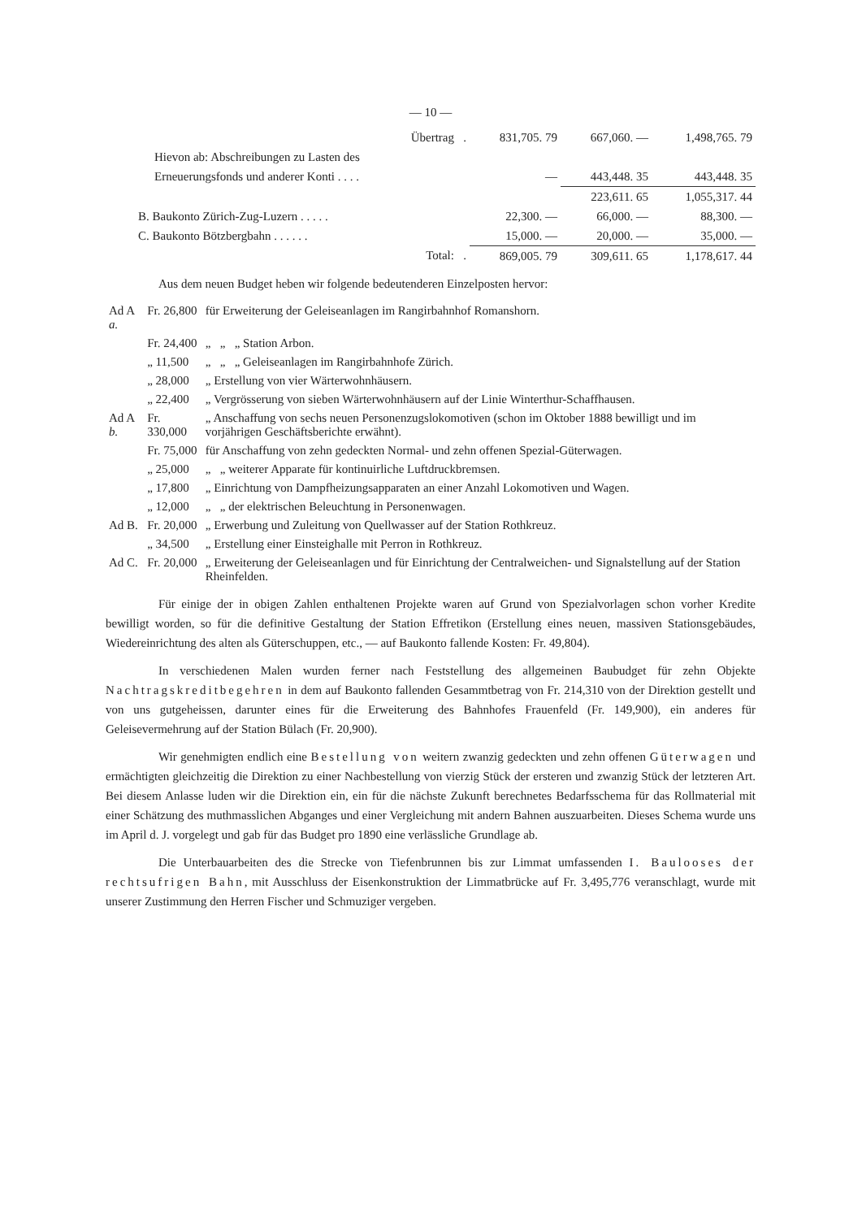— 10 —
| | Übertrag . | 831,705. 79 | 667,060. — | 1,498,765. 79 |
| Hievon ab: Abschreibungen zu Lasten des | | | | |
| Erneuerungsfonds und anderer Konti . . . . | | — | 443,448. 35 | 443,448. 35 |
| | | | 223,611. 65 | 1,055,317. 44 |
| B. Baukonto Zürich-Zug-Luzern . . . . . | | 22,300. — | 66,000. — | 88,300. — |
| C. Baukonto Bötzbergbahn . . . . . . | | 15,000. — | 20,000. — | 35,000. — |
| | Total: . | 869,005. 79 | 309,611. 65 | 1,178,617. 44 |
Aus dem neuen Budget heben wir folgende bedeutenderen Einzelposten hervor:
| Ad A a. | Fr. 26,800 | für Erweiterung der Geleiseanlagen im Rangirbahnhof Romanshorn. |
| | Fr. 24,400 | „ „ „ Station Arbon. |
| | „ 11,500 | „ „ „ Geleiseanlagen im Rangirbahnhofe Zürich. |
| | „ 28,000 | „ Erstellung von vier Wärterwohnhäusern. |
| | „ 22,400 | „ Vergrösserung von sieben Wärterwohnhäusern auf der Linie Winterthur-Schaffhausen. |
| Ad A b. | Fr. 330,000 | „ Anschaffung von sechs neuen Personenzugslokomotiven (schon im Oktober 1888 bewilligt und im vorjährigen Geschäftsberichte erwähnt). |
| | Fr. 75,000 | für Anschaffung von zehn gedeckten Normal- und zehn offenen Spezial-Güterwagen. |
| | „ 25,000 | „ „ weiterer Apparate für kontinuirliche Luftdruckbremsen. |
| | „ 17,800 | „ Einrichtung von Dampfheizungsapparaten an einer Anzahl Lokomotiven und Wagen. |
| | „ 12,000 | „ „ der elektrischen Beleuchtung in Personenwagen. |
| Ad B. | Fr. 20,000 | „ Erwerbung und Zuleitung von Quellwasser auf der Station Rothkreuz. |
| | „ 34,500 | „ Erstellung einer Einsteighalle mit Perron in Rothkreuz. |
| Ad C. | Fr. 20,000 | „ Erweiterung der Geleiseanlagen und für Einrichtung der Centralweichen- und Signalstellung auf der Station Rheinfelden. |
Für einige der in obigen Zahlen enthaltenen Projekte waren auf Grund von Spezialvorlagen schon vorher Kredite bewilligt worden, so für die definitive Gestaltung der Station Effretikon (Erstellung eines neuen, massiven Stationsgebäudes, Wiedereinrichtung des alten als Güterschuppen, etc., — auf Baukonto fallende Kosten: Fr. 49,804).
In verschiedenen Malen wurden ferner nach Feststellung des allgemeinen Baubudget für zehn Objekte Nachtragskreditbegehren in dem auf Baukonto fallenden Gesammtbetrag von Fr. 214,310 von der Direktion gestellt und von uns gutgeheissen, darunter eines für die Erweiterung des Bahnhofes Frauenfeld (Fr. 149,900), ein anderes für Geleisevermehrung auf der Station Bülach (Fr. 20,900).
Wir genehmigten endlich eine Bestellung von weitern zwanzig gedeckten und zehn offenen Güterwagen und ermächtigten gleichzeitig die Direktion zu einer Nachbestellung von vierzig Stück der ersteren und zwanzig Stück der letzteren Art. Bei diesem Anlasse luden wir die Direktion ein, ein für die nächste Zukunft berechnetes Bedarfsschema für das Rollmaterial mit einer Schätzung des muthmasslichen Abganges und einer Vergleichung mit andern Bahnen auszuarbeiten. Dieses Schema wurde uns im April d. J. vorgelegt und gab für das Budget pro 1890 eine verlässliche Grundlage ab.
Die Unterbauarbeiten des die Strecke von Tiefenbrunnen bis zur Limmat umfassenden I. Baulooses der rechtsufrigen Bahn, mit Ausschluss der Eisenkonstruktion der Limmatbrücke auf Fr. 3,495,776 veranschlagt, wurde mit unserer Zustimmung den Herren Fischer und Schmuziger vergeben.